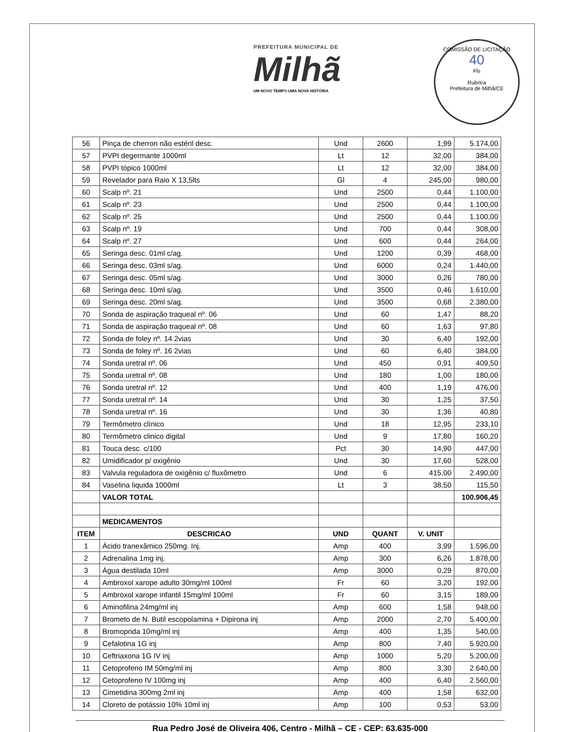PREFEITURA MUNICIPAL DE
Milhã
UM NOVO TEMPO UMA NOVA HISTÓRIA
COMISSÃO DE LICITAÇÃO
40
Fls
Rubrica
Prefeitura de Milhã/CE
| 56 | Pinça de cherron não estéril desc. | Und | 2600 | 1,99 | 5.174,00 |
| 57 | PVPI degermante 1000ml | Lt | 12 | 32,00 | 384,00 |
| 58 | PVPI tópico 1000ml | Lt | 12 | 32,00 | 384,00 |
| 59 | Revelador para Raio X 13,5lts | Gl | 4 | 245,00 | 980,00 |
| 60 | Scalp nº. 21 | Und | 2500 | 0,44 | 1.100,00 |
| 61 | Scalp nº. 23 | Und | 2500 | 0,44 | 1.100,00 |
| 62 | Scalp nº. 25 | Und | 2500 | 0,44 | 1.100,00 |
| 63 | Scalp nº. 19 | Und | 700 | 0,44 | 308,00 |
| 64 | Scalp nº. 27 | Und | 600 | 0,44 | 264,00 |
| 65 | Seringa desc. 01ml c/ag. | Und | 1200 | 0,39 | 468,00 |
| 66 | Seringa desc. 03ml s/ag. | Und | 6000 | 0,24 | 1.440,00 |
| 67 | Seringa desc. 05ml s/ag. | Und | 3000 | 0,26 | 780,00 |
| 68 | Seringa desc. 10ml s/ag. | Und | 3500 | 0,46 | 1.610,00 |
| 69 | Seringa desc. 20ml s/ag. | Und | 3500 | 0,68 | 2.380,00 |
| 70 | Sonda de aspiração traqueal nº. 06 | Und | 60 | 1,47 | 88,20 |
| 71 | Sonda de aspiração traqueal nº. 08 | Und | 60 | 1,63 | 97,80 |
| 72 | Sonda de foley nº. 14 2vias | Und | 30 | 6,40 | 192,00 |
| 73 | Sonda de foley nº. 16 2vias | Und | 60 | 6,40 | 384,00 |
| 74 | Sonda uretral nº. 06 | Und | 450 | 0,91 | 409,50 |
| 75 | Sonda uretral nº. 08 | Und | 180 | 1,00 | 180,00 |
| 76 | Sonda uretral nº. 12 | Und | 400 | 1,19 | 476,00 |
| 77 | Sonda uretral nº. 14 | Und | 30 | 1,25 | 37,50 |
| 78 | Sonda uretral nº. 16 | Und | 30 | 1,36 | 40,80 |
| 79 | Termômetro clínico | Und | 18 | 12,95 | 233,10 |
| 80 | Termômetro clinico digital | Und | 9 | 17,80 | 160,20 |
| 81 | Touca desc. c/100 | Pct | 30 | 14,90 | 447,00 |
| 82 | Umidificador p/ oxigênio | Und | 30 | 17,60 | 528,00 |
| 83 | Valvula reguladora de oxigênio c/ fluxômetro | Und | 6 | 415,00 | 2.490,00 |
| 84 | Vaselina liquida 1000ml | Lt | 3 | 38,50 | 115,50 |
| | VALOR TOTAL | | | | 100.906,45 |
| | MEDICAMENTOS | | | | |
| ITEM | DESCRICAO | UND | QUANT | V. UNIT | |
| 1 | Ácido tranexâmico 250mg. Inj. | Amp | 400 | 3,99 | 1.596,00 |
| 2 | Adrenalina 1mg inj. | Amp | 300 | 6,26 | 1.878,00 |
| 3 | Água destilada 10ml | Amp | 3000 | 0,29 | 870,00 |
| 4 | Ambroxol xarope adulto 30mg/ml 100ml | Fr | 60 | 3,20 | 192,00 |
| 5 | Ambroxol xarope infantil 15mg/ml 100ml | Fr | 60 | 3,15 | 189,00 |
| 6 | Aminofilina 24mg/ml inj | Amp | 600 | 1,58 | 948,00 |
| 7 | Brometo de N. Butil escopolamina + Dipirona inj | Amp | 2000 | 2,70 | 5.400,00 |
| 8 | Bromoprida 10mg/ml inj | Amp | 400 | 1,35 | 540,00 |
| 9 | Cefalotina 1G inj | Amp | 800 | 7,40 | 5.920,00 |
| 10 | Ceftriaxona 1G IV inj | Amp | 1000 | 5,20 | 5.200,00 |
| 11 | Cetoprofeno IM 50mg/ml inj | Amp | 800 | 3,30 | 2.640,00 |
| 12 | Cetoprofeno IV 100mg inj | Amp | 400 | 6,40 | 2.560,00 |
| 13 | Cimetidina 300mg 2ml inj | Amp | 400 | 1,58 | 632,00 |
| 14 | Cloreto de potássio 10% 10ml inj | Amp | 100 | 0,53 | 53,00 |
Rua Pedro José de Oliveira 406, Centro - Milhã – CE - CEP: 63.635-000